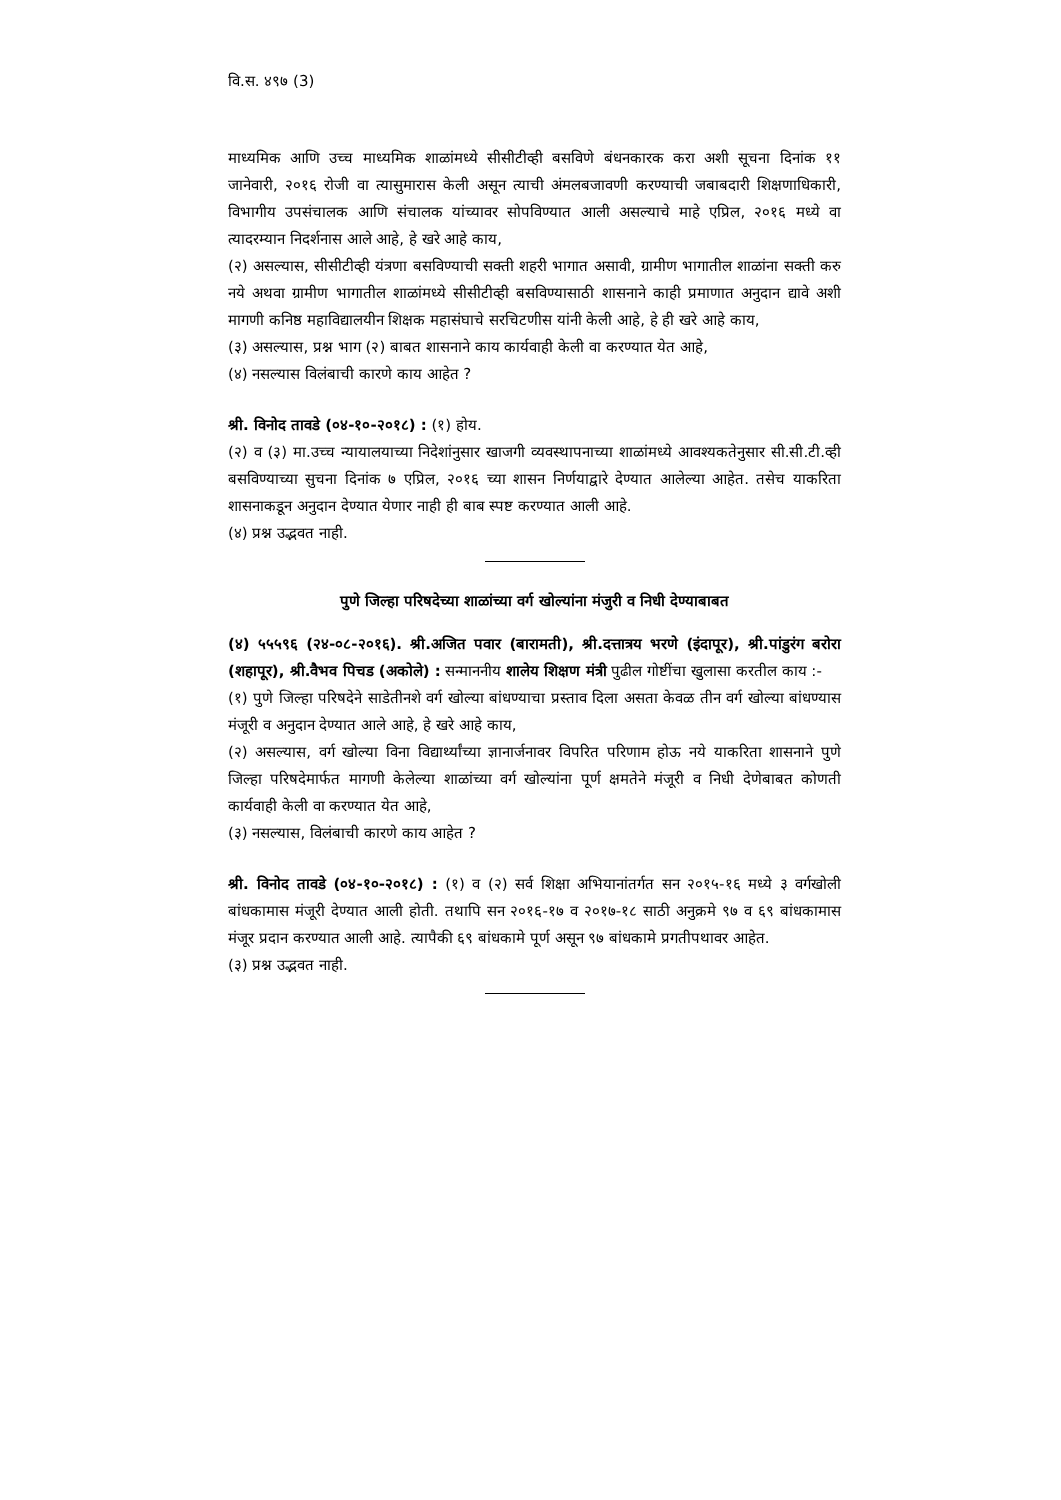वि.स. ४९७ (3)
माध्यमिक आणि उच्च माध्यमिक शाळांमध्ये सीसीटीव्ही बसविणे बंधनकारक करा अशी सूचना दिनांक ११ जानेवारी, २०१६ रोजी वा त्यासुमारास केली असून त्याची अंमलबजावणी करण्याची जबाबदारी शिक्षणाधिकारी, विभागीय उपसंचालक आणि संचालक यांच्यावर सोपविण्यात आली असल्याचे माहे एप्रिल, २०१६ मध्ये वा त्यादरम्यान निदर्शनास आले आहे, हे खरे आहे काय,
(२) असल्यास, सीसीटीव्ही यंत्रणा बसविण्याची सक्ती शहरी भागात असावी, ग्रामीण भागातील शाळांना सक्ती करु नये अथवा ग्रामीण भागातील शाळांमध्ये सीसीटीव्ही बसविण्यासाठी शासनाने काही प्रमाणात अनुदान द्यावे अशी मागणी कनिष्ठ महाविद्यालयीन शिक्षक महासंघाचे सरचिटणीस यांनी केली आहे, हे ही खरे आहे काय,
(३) असल्यास, प्रश्न भाग (२) बाबत शासनाने काय कार्यवाही केली वा करण्यात येत आहे,
(४) नसल्यास विलंबाची कारणे काय आहेत ?
श्री. विनोद तावडे (०४-१०-२०१८) : (१) होय.
(२) व (३) मा.उच्च न्यायालयाच्या निदेशांनुसार खाजगी व्यवस्थापनाच्या शाळांमध्ये आवश्यकतेनुसार सी.सी.टी.व्ही बसविण्याच्या सुचना दिनांक ७ एप्रिल, २०१६ च्या शासन निर्णयाद्वारे देण्यात आलेल्या आहेत. तसेच याकरिता शासनाकडून अनुदान देण्यात येणार नाही ही बाब स्पष्ट करण्यात आली आहे.
(४) प्रश्न उद्भवत नाही.
पुणे जिल्हा परिषदेच्या शाळांच्या वर्ग खोल्यांना मंजुरी व निधी देण्याबाबत
(४) ५५५९६ (२४-०८-२०१६). श्री.अजित पवार (बारामती), श्री.दत्तात्रय भरणे (इंदापूर), श्री.पांडुरंग बरोरा (शहापूर), श्री.वैभव पिचड (अकोले) : सन्माननीय शालेय शिक्षण मंत्री पुढील गोष्टींचा खुलासा करतील काय :-
(१) पुणे जिल्हा परिषदेने साडेतीनशे वर्ग खोल्या बांधण्याचा प्रस्ताव दिला असता केवळ तीन वर्ग खोल्या बांधण्यास मंजूरी व अनुदान देण्यात आले आहे, हे खरे आहे काय,
(२) असल्यास, वर्ग खोल्या विना विद्यार्थ्यांच्या ज्ञानार्जनावर विपरित परिणाम होऊ नये याकरिता शासनाने पुणे जिल्हा परिषदेमार्फत मागणी केलेल्या शाळांच्या वर्ग खोल्यांना पूर्ण क्षमतेने मंजूरी व निधी देणेबाबत कोणती कार्यवाही केली वा करण्यात येत आहे,
(३) नसल्यास, विलंबाची कारणे काय आहेत ?
श्री. विनोद तावडे (०४-१०-२०१८) : (१) व (२) सर्व शिक्षा अभियानांतर्गत सन २०१५-१६ मध्ये ३ वर्गखोली बांधकामास मंजूरी देण्यात आली होती. तथापि सन २०१६-१७ व २०१७-१८ साठी अनुक्रमे ९७ व ६९ बांधकामास मंजूर प्रदान करण्यात आली आहे. त्यापैकी ६९ बांधकामे पूर्ण असून ९७ बांधकामे प्रगतीपथावर आहेत.
(३) प्रश्न उद्भवत नाही.